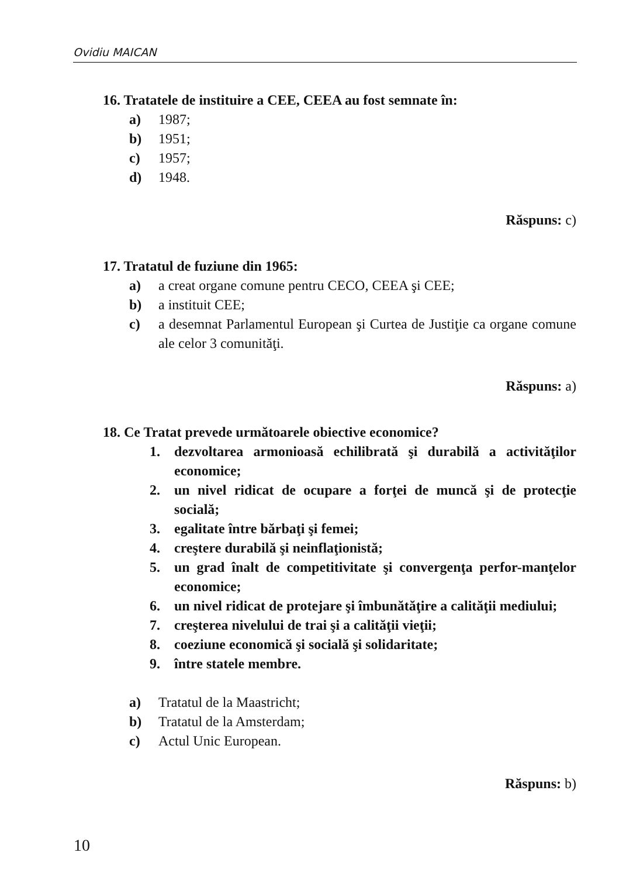Ovidiu MAICAN
16. Tratatele de instituire a CEE, CEEA au fost semnate în:
a) 1987;
b) 1951;
c) 1957;
d) 1948.
Răspuns: c)
17. Tratatul de fuziune din 1965:
a) a creat organe comune pentru CECO, CEEA şi CEE;
b) a instituit CEE;
c) a desemnat Parlamentul European şi Curtea de Justiţie ca organe comune ale celor 3 comunităţi.
Răspuns: a)
18. Ce Tratat prevede următoarele obiective economice?
1. dezvoltarea armonioasă echilibrată şi durabilă a activităţilor economice;
2. un nivel ridicat de ocupare a forţei de muncă şi de protecţie socială;
3. egalitate între bărbaţi şi femei;
4. creştere durabilă şi neinflaţionistă;
5. un grad înalt de competitivitate şi convergenţa perfor-manţelor economice;
6. un nivel ridicat de protejare şi îmbunătăţire a calităţii mediului;
7. creşterea nivelului de trai şi a calităţii vieţii;
8. coeziune economică şi socială şi solidaritate;
9. între statele membre.
a) Tratatul de la Maastricht;
b) Tratatul de la Amsterdam;
c) Actul Unic European.
Răspuns: b)
10